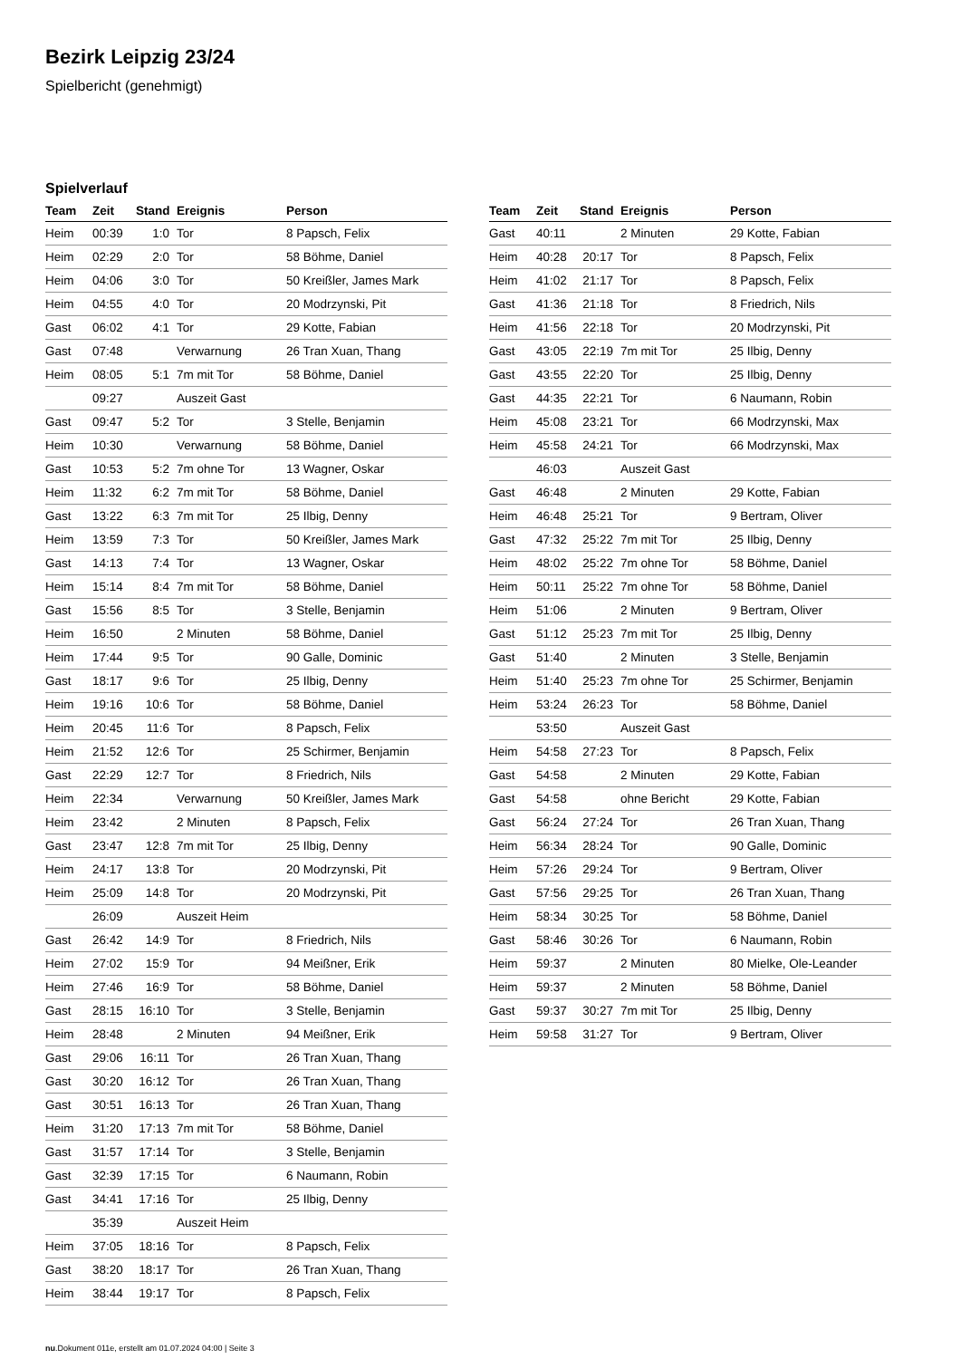Bezirk Leipzig 23/24
Spielbericht (genehmigt)
Spielverlauf
| Team | Zeit | Stand | Ereignis | Person |
| --- | --- | --- | --- | --- |
| Heim | 00:39 | 1:0 | Tor | 8 Papsch, Felix |
| Heim | 02:29 | 2:0 | Tor | 58 Böhme, Daniel |
| Heim | 04:06 | 3:0 | Tor | 50 Kreißler, James Mark |
| Heim | 04:55 | 4:0 | Tor | 20 Modrzynski, Pit |
| Gast | 06:02 | 4:1 | Tor | 29 Kotte, Fabian |
| Gast | 07:48 | | Verwarnung | 26 Tran Xuan, Thang |
| Heim | 08:05 | 5:1 | 7m mit Tor | 58 Böhme, Daniel |
| | 09:27 | | Auszeit Gast | |
| Gast | 09:47 | 5:2 | Tor | 3 Stelle, Benjamin |
| Heim | 10:30 | | Verwarnung | 58 Böhme, Daniel |
| Gast | 10:53 | 5:2 | 7m ohne Tor | 13 Wagner, Oskar |
| Heim | 11:32 | 6:2 | 7m mit Tor | 58 Böhme, Daniel |
| Gast | 13:22 | 6:3 | 7m mit Tor | 25 Ilbig, Denny |
| Heim | 13:59 | 7:3 | Tor | 50 Kreißler, James Mark |
| Gast | 14:13 | 7:4 | Tor | 13 Wagner, Oskar |
| Heim | 15:14 | 8:4 | 7m mit Tor | 58 Böhme, Daniel |
| Gast | 15:56 | 8:5 | Tor | 3 Stelle, Benjamin |
| Heim | 16:50 | | 2 Minuten | 58 Böhme, Daniel |
| Heim | 17:44 | 9:5 | Tor | 90 Galle, Dominic |
| Gast | 18:17 | 9:6 | Tor | 25 Ilbig, Denny |
| Heim | 19:16 | 10:6 | Tor | 58 Böhme, Daniel |
| Heim | 20:45 | 11:6 | Tor | 8 Papsch, Felix |
| Heim | 21:52 | 12:6 | Tor | 25 Schirmer, Benjamin |
| Gast | 22:29 | 12:7 | Tor | 8 Friedrich, Nils |
| Heim | 22:34 | | Verwarnung | 50 Kreißler, James Mark |
| Heim | 23:42 | | 2 Minuten | 8 Papsch, Felix |
| Gast | 23:47 | 12:8 | 7m mit Tor | 25 Ilbig, Denny |
| Heim | 24:17 | 13:8 | Tor | 20 Modrzynski, Pit |
| Heim | 25:09 | 14:8 | Tor | 20 Modrzynski, Pit |
| | 26:09 | | Auszeit Heim | |
| Gast | 26:42 | 14:9 | Tor | 8 Friedrich, Nils |
| Heim | 27:02 | 15:9 | Tor | 94 Meißner, Erik |
| Heim | 27:46 | 16:9 | Tor | 58 Böhme, Daniel |
| Gast | 28:15 | 16:10 | Tor | 3 Stelle, Benjamin |
| Heim | 28:48 | | 2 Minuten | 94 Meißner, Erik |
| Gast | 29:06 | 16:11 | Tor | 26 Tran Xuan, Thang |
| Gast | 30:20 | 16:12 | Tor | 26 Tran Xuan, Thang |
| Gast | 30:51 | 16:13 | Tor | 26 Tran Xuan, Thang |
| Heim | 31:20 | 17:13 | 7m mit Tor | 58 Böhme, Daniel |
| Gast | 31:57 | 17:14 | Tor | 3 Stelle, Benjamin |
| Gast | 32:39 | 17:15 | Tor | 6 Naumann, Robin |
| Gast | 34:41 | 17:16 | Tor | 25 Ilbig, Denny |
| | 35:39 | | Auszeit Heim | |
| Heim | 37:05 | 18:16 | Tor | 8 Papsch, Felix |
| Gast | 38:20 | 18:17 | Tor | 26 Tran Xuan, Thang |
| Heim | 38:44 | 19:17 | Tor | 8 Papsch, Felix |
| Team | Zeit | Stand | Ereignis | Person |
| --- | --- | --- | --- | --- |
| Gast | 40:11 | | 2 Minuten | 29 Kotte, Fabian |
| Heim | 40:28 | 20:17 | Tor | 8 Papsch, Felix |
| Heim | 41:02 | 21:17 | Tor | 8 Papsch, Felix |
| Gast | 41:36 | 21:18 | Tor | 8 Friedrich, Nils |
| Heim | 41:56 | 22:18 | Tor | 20 Modrzynski, Pit |
| Gast | 43:05 | 22:19 | 7m mit Tor | 25 Ilbig, Denny |
| Gast | 43:55 | 22:20 | Tor | 25 Ilbig, Denny |
| Gast | 44:35 | 22:21 | Tor | 6 Naumann, Robin |
| Heim | 45:08 | 23:21 | Tor | 66 Modrzynski, Max |
| Heim | 45:58 | 24:21 | Tor | 66 Modrzynski, Max |
| | 46:03 | | Auszeit Gast | |
| Gast | 46:48 | | 2 Minuten | 29 Kotte, Fabian |
| Heim | 46:48 | 25:21 | Tor | 9 Bertram, Oliver |
| Gast | 47:32 | 25:22 | 7m mit Tor | 25 Ilbig, Denny |
| Heim | 48:02 | 25:22 | 7m ohne Tor | 58 Böhme, Daniel |
| Heim | 50:11 | 25:22 | 7m ohne Tor | 58 Böhme, Daniel |
| Heim | 51:06 | | 2 Minuten | 9 Bertram, Oliver |
| Gast | 51:12 | 25:23 | 7m mit Tor | 25 Ilbig, Denny |
| Gast | 51:40 | | 2 Minuten | 3 Stelle, Benjamin |
| Heim | 51:40 | 25:23 | 7m ohne Tor | 25 Schirmer, Benjamin |
| Heim | 53:24 | 26:23 | Tor | 58 Böhme, Daniel |
| | 53:50 | | Auszeit Gast | |
| Heim | 54:58 | 27:23 | Tor | 8 Papsch, Felix |
| Gast | 54:58 | | 2 Minuten | 29 Kotte, Fabian |
| Gast | 54:58 | | ohne Bericht | 29 Kotte, Fabian |
| Gast | 56:24 | 27:24 | Tor | 26 Tran Xuan, Thang |
| Heim | 56:34 | 28:24 | Tor | 90 Galle, Dominic |
| Heim | 57:26 | 29:24 | Tor | 9 Bertram, Oliver |
| Gast | 57:56 | 29:25 | Tor | 26 Tran Xuan, Thang |
| Heim | 58:34 | 30:25 | Tor | 58 Böhme, Daniel |
| Gast | 58:46 | 30:26 | Tor | 6 Naumann, Robin |
| Heim | 59:37 | | 2 Minuten | 80 Mielke, Ole-Leander |
| Heim | 59:37 | | 2 Minuten | 58 Böhme, Daniel |
| Gast | 59:37 | 30:27 | 7m mit Tor | 25 Ilbig, Denny |
| Heim | 59:58 | 31:27 | Tor | 9 Bertram, Oliver |
nu.Dokument 011e, erstellt am 01.07.2024 04:00 | Seite 3